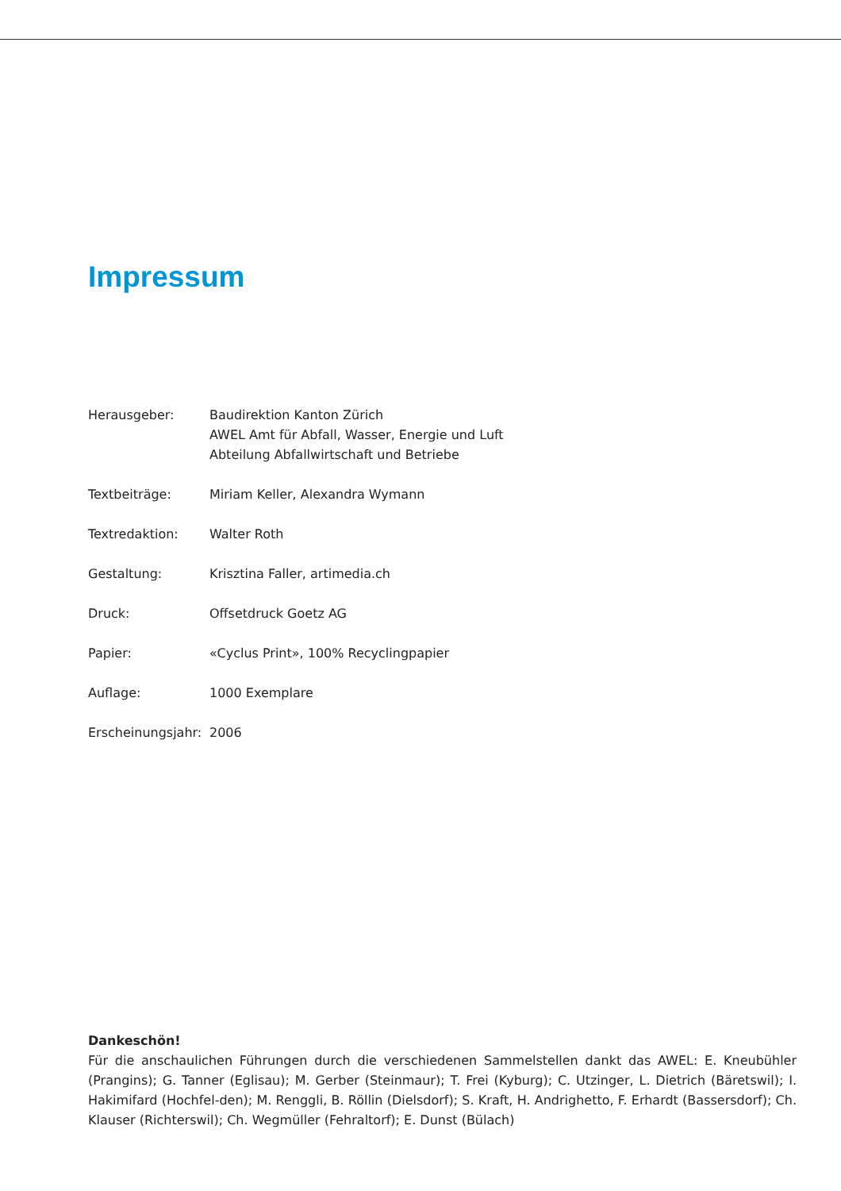Impressum
Herausgeber: Baudirektion Kanton Zürich
AWEL Amt für Abfall, Wasser, Energie und Luft
Abteilung Abfallwirtschaft und Betriebe
Textbeiträge: Miriam Keller, Alexandra Wymann
Textredaktion: Walter Roth
Gestaltung: Krisztina Faller, artimedia.ch
Druck: Offsetdruck Goetz AG
Papier: «Cyclus Print», 100% Recyclingpapier
Auflage: 1000 Exemplare
Erscheinungsjahr:
2006
Dankeschön!
Für die anschaulichen Führungen durch die verschiedenen Sammelstellen dankt das AWEL: E. Kneubühler (Prangins); G. Tanner (Eglisau); M. Gerber (Steinmaur); T. Frei (Kyburg); C. Utzinger, L. Dietrich (Bäretswil); I. Hakimifard (Hochfel-den); M. Renggli, B. Röllin (Dielsdorf); S. Kraft, H. Andrighetto, F. Erhardt (Bassersdorf); Ch. Klauser (Richterswil); Ch. Wegmüller (Fehraltorf); E. Dunst (Bülach)